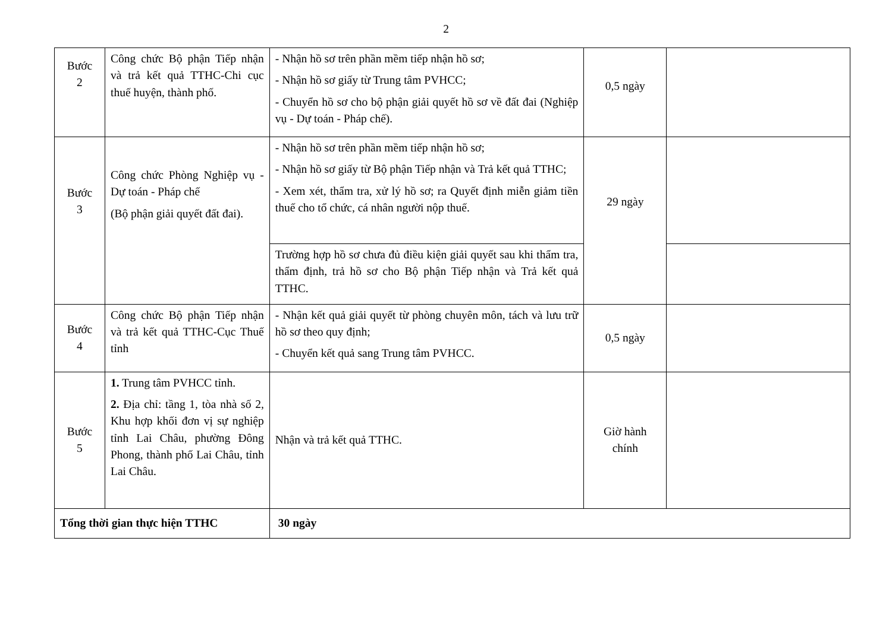2
| Bước 2 | Công chức Bộ phận Tiếp nhận và trả kết quả TTHC-Chi cục thuế huyện, thành phố. | - Nhận hồ sơ trên phần mềm tiếp nhận hồ sơ; - Nhận hồ sơ giấy từ Trung tâm PVHCC; - Chuyển hồ sơ cho bộ phận giải quyết hồ sơ về đất đai (Nghiệp vụ - Dự toán - Pháp chế). | 0,5 ngày | |
| Bước 3 | Công chức Phòng Nghiệp vụ - Dự toán - Pháp chế (Bộ phận giải quyết đất đai). | - Nhận hồ sơ trên phần mềm tiếp nhận hồ sơ; - Nhận hồ sơ giấy từ Bộ phận Tiếp nhận và Trả kết quả TTHC; - Xem xét, thẩm tra, xử lý hồ sơ; ra Quyết định miễn giảm tiền thuế cho tổ chức, cá nhân người nộp thuế. | 29 ngày | |
| | | Trường hợp hồ sơ chưa đủ điều kiện giải quyết sau khi thẩm tra, thẩm định, trả hồ sơ cho Bộ phận Tiếp nhận và Trả kết quả TTHC. | | |
| Bước 4 | Công chức Bộ phận Tiếp nhận và trả kết quả TTHC-Cục Thuế tỉnh | - Nhận kết quả giải quyết từ phòng chuyên môn, tách và lưu trữ hồ sơ theo quy định; - Chuyển kết quả sang Trung tâm PVHCC. | 0,5 ngày | |
| Bước 5 | 1. Trung tâm PVHCC tỉnh. 2. Địa chỉ: tầng 1, tòa nhà số 2, Khu hợp khối đơn vị sự nghiệp tỉnh Lai Châu, phường Đông Phong, thành phố Lai Châu, tỉnh Lai Châu. | Nhận và trả kết quả TTHC. | Giờ hành chính | |
| Tổng thời gian thực hiện TTHC | | 30 ngày | | |